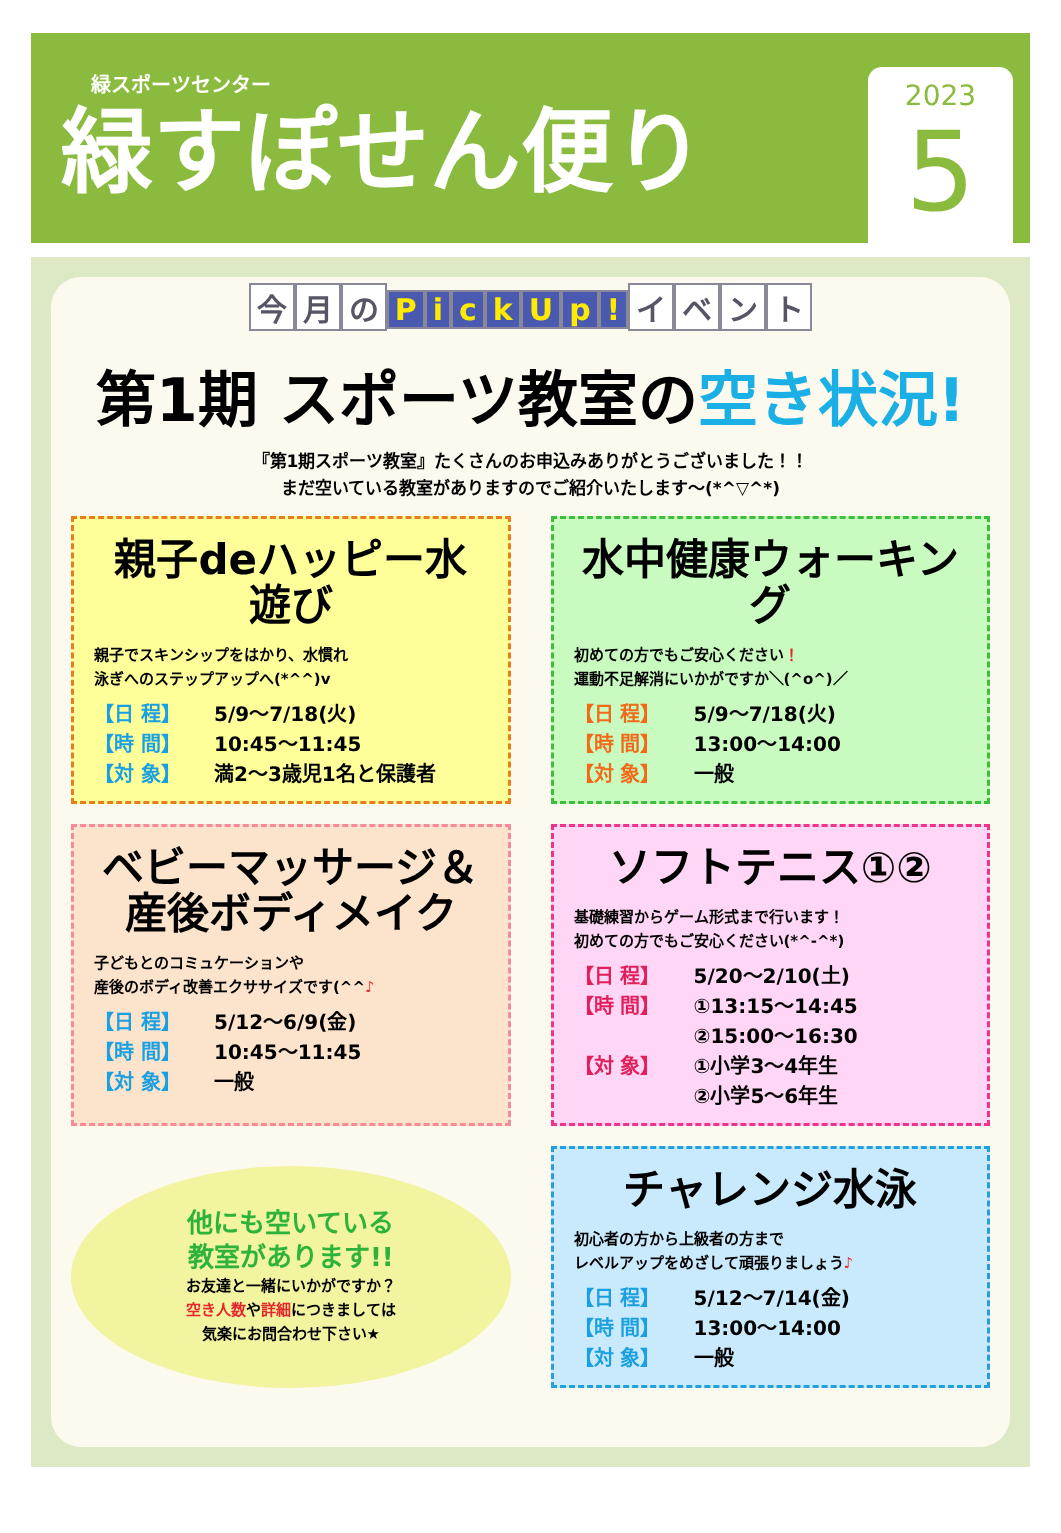緑スポーツセンター
緑すぽせん便り
2023
5
今 月 の PickUp! イベント
第1期 スポーツ教室の空き状況!
『第1期スポーツ教室』たくさんのお申込みありがとうございました！！
まだ空いている教室がありますのでご紹介いたします～(*^▽^*)
親子deハッピー水遊び
親子でスキンシップをはかり、水慣れ
泳ぎへのステップアップへ(*^^)v
【日 程】 5/9～7/18(火)
【時 間】 10:45～11:45
【対 象】 満2～3歳児1名と保護者
水中健康ウォーキング
初めての方でもご安心ください！
運動不足解消にいかがですか＼(^o^)／
【日 程】 5/9～7/18(火)
【時 間】 13:00～14:00
【対 象】 一般
ベビーマッサージ＆
産後ボディメイク
子どもとのコミュケーションや
産後のボディ改善エクササイズです(^^♪
【日 程】 5/12～6/9(金)
【時 間】 10:45～11:45
【対 象】 一般
ソフトテニス①②
基礎練習からゲーム形式まで行います！
初めての方でもご安心ください(*^-^*)
【日 程】 5/20～2/10(土)
【時 間】 ①13:15～14:45
②15:00～16:30
【対 象】 ①小学3～4年生
②小学5～6年生
他にも空いている
教室があります!!
お友達と一緒にいかがですか？
空き人数や詳細につきましては
気楽にお問合わせ下さい★
チャレンジ水泳
初心者の方から上級者の方まで
レベルアップをめざして頑張りましょう♪
【日 程】 5/12～7/14(金)
【時 間】 13:00～14:00
【対 象】 一般